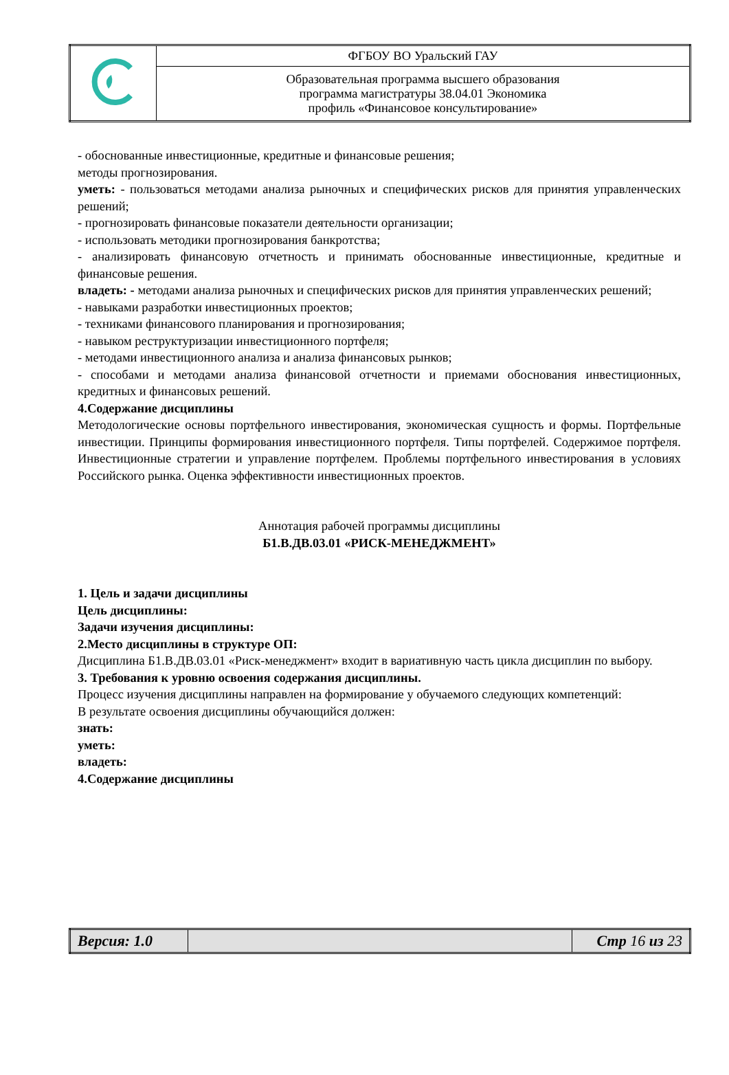| | ФГБОУ ВО Уральский ГАУ |
| | Образовательная программа высшего образования программа магистратуры 38.04.01 Экономика профиль «Финансовое консультирование» |
- обоснованные инвестиционные, кредитные и финансовые решения;
методы прогнозирования.
уметь: - пользоваться методами анализа рыночных и специфических рисков для принятия управленческих решений;
- прогнозировать финансовые показатели деятельности организации;
- использовать методики прогнозирования банкротства;
- анализировать финансовую отчетность и принимать обоснованные инвестиционные, кредитные и финансовые решения.
владеть: - методами анализа рыночных и специфических рисков для принятия управленческих решений;
- навыками разработки инвестиционных проектов;
- техниками финансового планирования и прогнозирования;
- навыком реструктуризации инвестиционного портфеля;
- методами инвестиционного анализа и анализа финансовых рынков;
- способами и методами анализа финансовой отчетности и приемами обоснования инвестиционных, кредитных и финансовых решений.
4.Содержание дисциплины
Методологические основы портфельного инвестирования, экономическая сущность и формы. Портфельные инвестиции. Принципы формирования инвестиционного портфеля. Типы портфелей. Содержимое портфеля. Инвестиционные стратегии и управление портфелем. Проблемы портфельного инвестирования в условиях Российского рынка. Оценка эффективности инвестиционных проектов.
Аннотация рабочей программы дисциплины
Б1.В.ДВ.03.01 «РИСК-МЕНЕДЖМЕНТ»
1. Цель и задачи дисциплины
Цель дисциплины:
Задачи изучения дисциплины:
2.Место дисциплины в структуре ОП:
Дисциплина Б1.В.ДВ.03.01 «Риск-менеджмент» входит в вариативную часть цикла дисциплин по выбору.
3. Требования к уровню освоения содержания дисциплины.
Процесс изучения дисциплины направлен на формирование у обучаемого следующих компетенций:
В результате освоения дисциплины обучающийся должен:
знать:
уметь:
владеть:
4.Содержание дисциплины
| Версия: 1.0 | | Стр 16 из 23 |